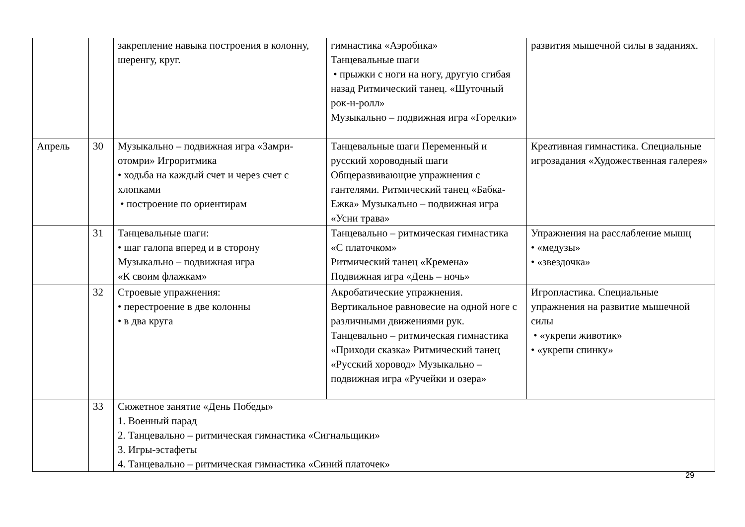| | | закрепление навыка построения в колонну, шеренгу, круг. | гимнастика «Аэробика» Танцевальные шаги • прыжки с ноги на ногу, другую сгибая назад Ритмический танец. «Шуточный рок-н-ролл» Музыкально – подвижная игра «Горелки» | развития мышечной силы в заданиях. |
| Апрель | 30 | Музыкально – подвижная игра «Замри-отомри» Игроритмика • ходьба на каждый счет и через счет с хлопками • построение по ориентирам | Танцевальные шаги Переменный и русский хороводный шаги Общеразвивающие упражнения с гантелями. Ритмический танец «Бабка-Ежка» Музыкально – подвижная игра «Усни трава» | Креативная гимнастика. Специальные игрозадания «Художественная галерея» |
| | 31 | Танцевальные шаги: • шаг галопа вперед и в сторону Музыкально – подвижная игра «К своим флажкам» | Танцевально – ритмическая гимнастика «С платочком» Ритмический танец «Кремена» Подвижная игра «День – ночь» | Упражнения на расслабление мышц • «медузы» • «звездочка» |
| | 32 | Строевые упражнения: • перестроение в две колонны • в два круга | Акробатические упражнения. Вертикальное равновесие на одной ноге с различными движениями рук. Танцевально – ритмическая гимнастика «Приходи сказка» Ритмический танец «Русский хоровод» Музыкально – подвижная игра «Ручейки и озера» | Игропластика. Специальные упражнения на развитие мышечной силы • «укрепи животик» • «укрепи спинку» |
| | 33 | Сюжетное занятие «День Победы» 1. Военный парад 2. Танцевально – ритмическая гимнастика «Сигнальщики» 3. Игры-эстафеты 4. Танцевально – ритмическая гимнастика «Синий платочек» | | |
29